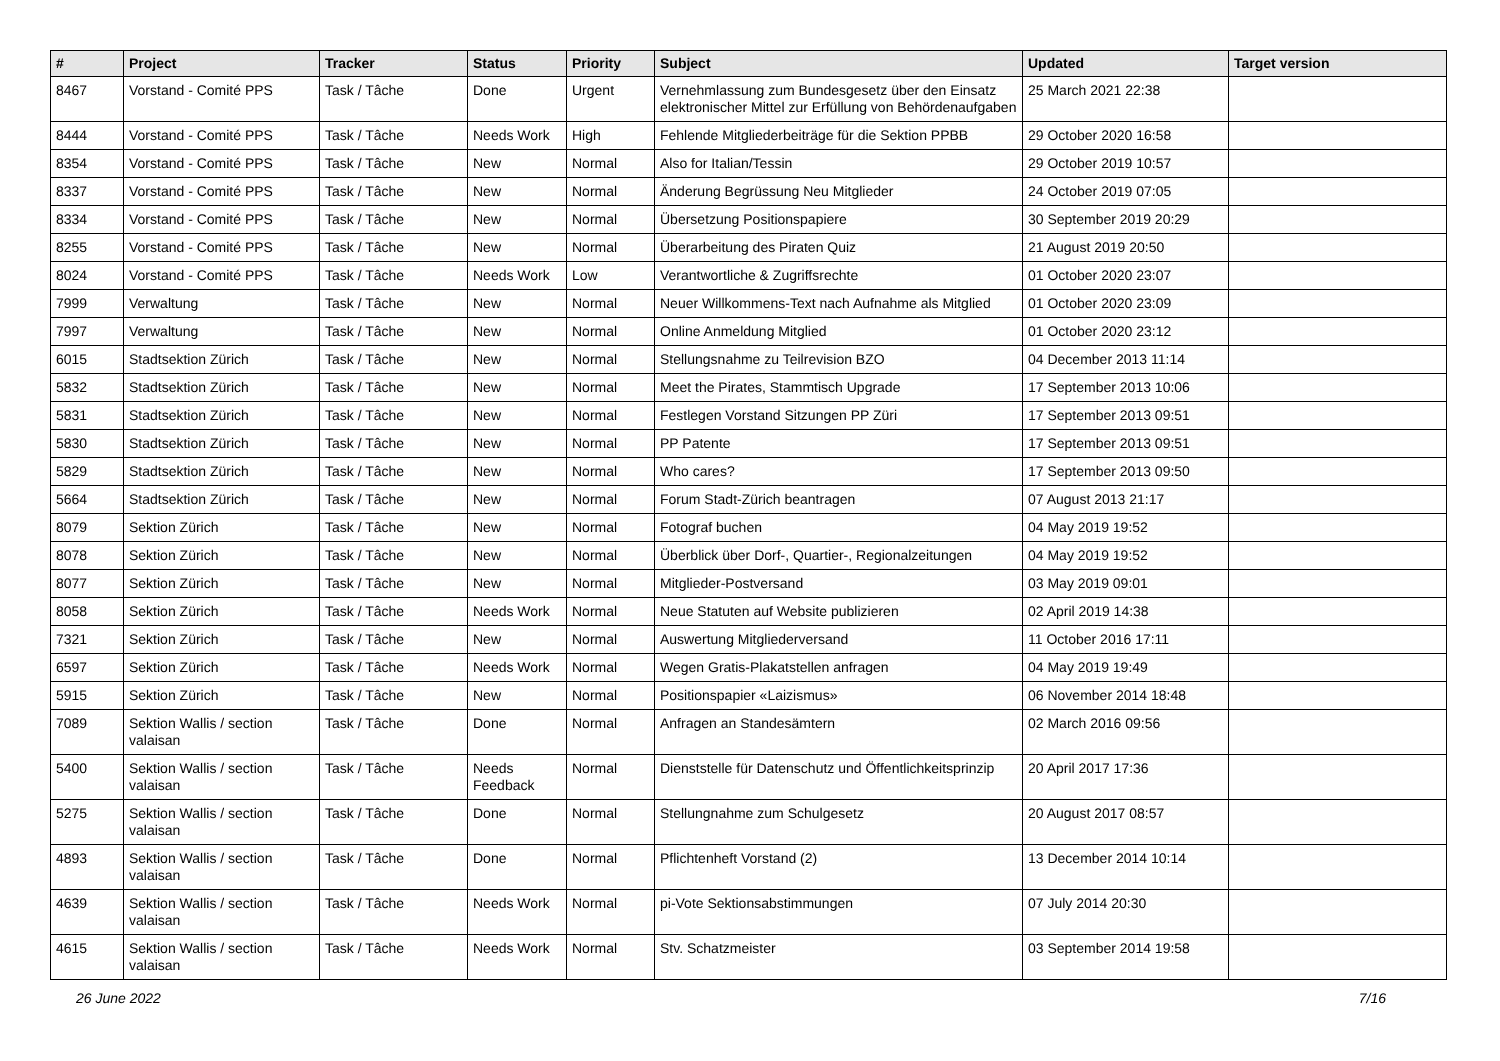| # | Project | Tracker | Status | Priority | Subject | Updated | Target version |
| --- | --- | --- | --- | --- | --- | --- | --- |
| 8467 | Vorstand - Comité PPS | Task / Tâche | Done | Urgent | Vernehmlassung zum Bundesgesetz über den Einsatz elektronischer Mittel zur Erfüllung von Behördenaufgaben | 25 March 2021 22:38 | |
| 8444 | Vorstand - Comité PPS | Task / Tâche | Needs Work | High | Fehlende Mitgliederbeiträge für die Sektion PPBB | 29 October 2020 16:58 | |
| 8354 | Vorstand - Comité PPS | Task / Tâche | New | Normal | Also for Italian/Tessin | 29 October 2019 10:57 | |
| 8337 | Vorstand - Comité PPS | Task / Tâche | New | Normal | Änderung Begrüssung Neu Mitglieder | 24 October 2019 07:05 | |
| 8334 | Vorstand - Comité PPS | Task / Tâche | New | Normal | Übersetzung Positionspapiere | 30 September 2019 20:29 | |
| 8255 | Vorstand - Comité PPS | Task / Tâche | New | Normal | Überarbeitung des Piraten Quiz | 21 August 2019 20:50 | |
| 8024 | Vorstand - Comité PPS | Task / Tâche | Needs Work | Low | Verantwortliche & Zugriffsrechte | 01 October 2020 23:07 | |
| 7999 | Verwaltung | Task / Tâche | New | Normal | Neuer Willkommens-Text nach Aufnahme als Mitglied | 01 October 2020 23:09 | |
| 7997 | Verwaltung | Task / Tâche | New | Normal | Online Anmeldung Mitglied | 01 October 2020 23:12 | |
| 6015 | Stadtsektion Zürich | Task / Tâche | New | Normal | Stellungsnahme zu Teilrevision BZO | 04 December 2013 11:14 | |
| 5832 | Stadtsektion Zürich | Task / Tâche | New | Normal | Meet the Pirates, Stammtisch Upgrade | 17 September 2013 10:06 | |
| 5831 | Stadtsektion Zürich | Task / Tâche | New | Normal | Festlegen Vorstand Sitzungen PP Züri | 17 September 2013 09:51 | |
| 5830 | Stadtsektion Zürich | Task / Tâche | New | Normal | PP Patente | 17 September 2013 09:51 | |
| 5829 | Stadtsektion Zürich | Task / Tâche | New | Normal | Who cares? | 17 September 2013 09:50 | |
| 5664 | Stadtsektion Zürich | Task / Tâche | New | Normal | Forum Stadt-Zürich beantragen | 07 August 2013 21:17 | |
| 8079 | Sektion Zürich | Task / Tâche | New | Normal | Fotograf buchen | 04 May 2019 19:52 | |
| 8078 | Sektion Zürich | Task / Tâche | New | Normal | Überblick über Dorf-, Quartier-, Regionalzeitungen | 04 May 2019 19:52 | |
| 8077 | Sektion Zürich | Task / Tâche | New | Normal | Mitglieder-Postversand | 03 May 2019 09:01 | |
| 8058 | Sektion Zürich | Task / Tâche | Needs Work | Normal | Neue Statuten auf Website publizieren | 02 April 2019 14:38 | |
| 7321 | Sektion Zürich | Task / Tâche | New | Normal | Auswertung Mitgliederversand | 11 October 2016 17:11 | |
| 6597 | Sektion Zürich | Task / Tâche | Needs Work | Normal | Wegen Gratis-Plakatstellen anfragen | 04 May 2019 19:49 | |
| 5915 | Sektion Zürich | Task / Tâche | New | Normal | Positionspapier «Laizismus» | 06 November 2014 18:48 | |
| 7089 | Sektion Wallis / section valaisan | Task / Tâche | Done | Normal | Anfragen an Standesämtern | 02 March 2016 09:56 | |
| 5400 | Sektion Wallis / section valaisan | Task / Tâche | Needs Feedback | Normal | Dienststelle für Datenschutz und Öffentlichkeitsprinzip | 20 April 2017 17:36 | |
| 5275 | Sektion Wallis / section valaisan | Task / Tâche | Done | Normal | Stellungnahme zum Schulgesetz | 20 August 2017 08:57 | |
| 4893 | Sektion Wallis / section valaisan | Task / Tâche | Done | Normal | Pflichtenheft Vorstand (2) | 13 December 2014 10:14 | |
| 4639 | Sektion Wallis / section valaisan | Task / Tâche | Needs Work | Normal | pi-Vote Sektionsabstimmungen | 07 July 2014 20:30 | |
| 4615 | Sektion Wallis / section valaisan | Task / Tâche | Needs Work | Normal | Stv. Schatzmeister | 03 September 2014 19:58 | |
26 June 2022 7/16